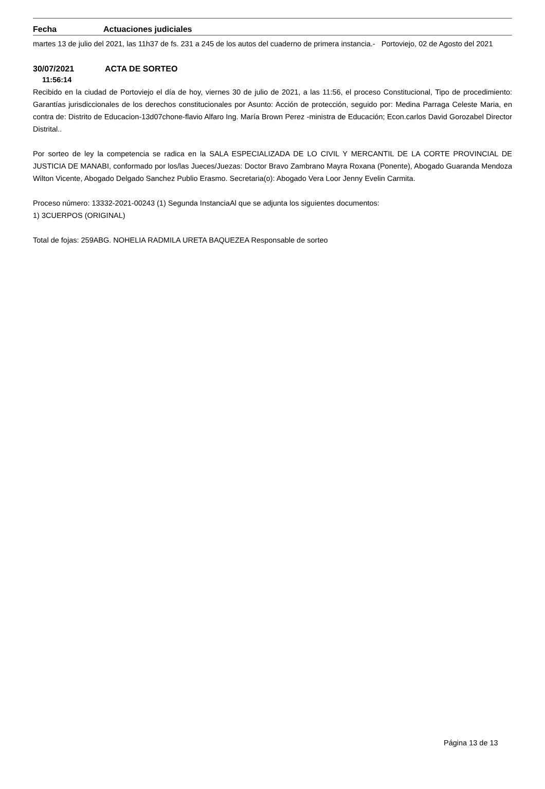Fecha Actuaciones judiciales
martes 13 de julio del 2021, las 11h37 de fs. 231 a 245 de los autos del cuaderno de primera instancia.- Portoviejo, 02 de Agosto del 2021
30/07/2021 ACTA DE SORTEO
11:56:14
Recibido en la ciudad de Portoviejo el día de hoy, viernes 30 de julio de 2021, a las 11:56, el proceso Constitucional, Tipo de procedimiento: Garantías jurisdiccionales de los derechos constitucionales por Asunto: Acción de protección, seguido por: Medina Parraga Celeste Maria, en contra de: Distrito de Educacion-13d07chone-flavio Alfaro Ing. María Brown Perez -ministra de Educación; Econ.carlos David Gorozabel Director Distrital..
Por sorteo de ley la competencia se radica en la SALA ESPECIALIZADA DE LO CIVIL Y MERCANTIL DE LA CORTE PROVINCIAL DE JUSTICIA DE MANABI, conformado por los/las Jueces/Juezas: Doctor Bravo Zambrano Mayra Roxana (Ponente), Abogado Guaranda Mendoza Wilton Vicente, Abogado Delgado Sanchez Publio Erasmo. Secretaria(o): Abogado Vera Loor Jenny Evelin Carmita.
Proceso número: 13332-2021-00243 (1) Segunda InstanciaAl que se adjunta los siguientes documentos:
1) 3CUERPOS (ORIGINAL)
Total de fojas: 259ABG. NOHELIA RADMILA URETA BAQUEZEA Responsable de sorteo
Página 13 de 13